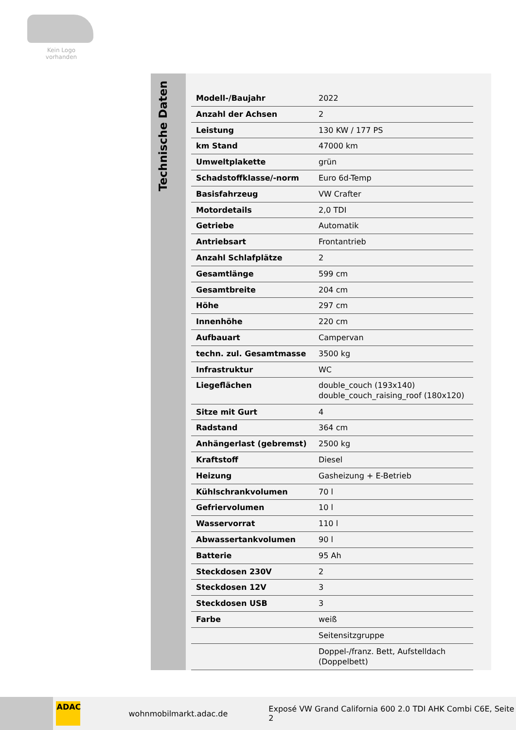Kein Logo
vorhanden
Technische Daten
| Modell-/Baujahr | 2022 |
| Anzahl der Achsen | 2 |
| Leistung | 130 KW / 177 PS |
| km Stand | 47000 km |
| Umweltplakette | grün |
| Schadstoffklasse/-norm | Euro 6d-Temp |
| Basisfahrzeug | VW Crafter |
| Motordetails | 2,0 TDI |
| Getriebe | Automatik |
| Antriebsart | Frontantrieb |
| Anzahl Schlafplätze | 2 |
| Gesamtlänge | 599 cm |
| Gesamtbreite | 204 cm |
| Höhe | 297 cm |
| Innenhöhe | 220 cm |
| Aufbauart | Campervan |
| techn. zul. Gesamtmasse | 3500 kg |
| Infrastruktur | WC |
| Liegeflächen | double_couch (193x140) double_couch_raising_roof (180x120) |
| Sitze mit Gurt | 4 |
| Radstand | 364 cm |
| Anhängerlast (gebremst) | 2500 kg |
| Kraftstoff | Diesel |
| Heizung | Gasheizung + E-Betrieb |
| Kühlschrankvolumen | 70 l |
| Gefriervolumen | 10 l |
| Wasservorrat | 110 l |
| Abwassertankvolumen | 90 l |
| Batterie | 95 Ah |
| Steckdosen 230V | 2 |
| Steckdosen 12V | 3 |
| Steckdosen USB | 3 |
| Farbe | weiß |
| | Seitensitzgruppe |
| | Doppel-/franz. Bett, Aufstelldach (Doppelbett) |
ADAC
wohnmobilmarkt.adac.de Exposé VW Grand California 600 2.0 TDI AHK Combi C6E, Seite 2